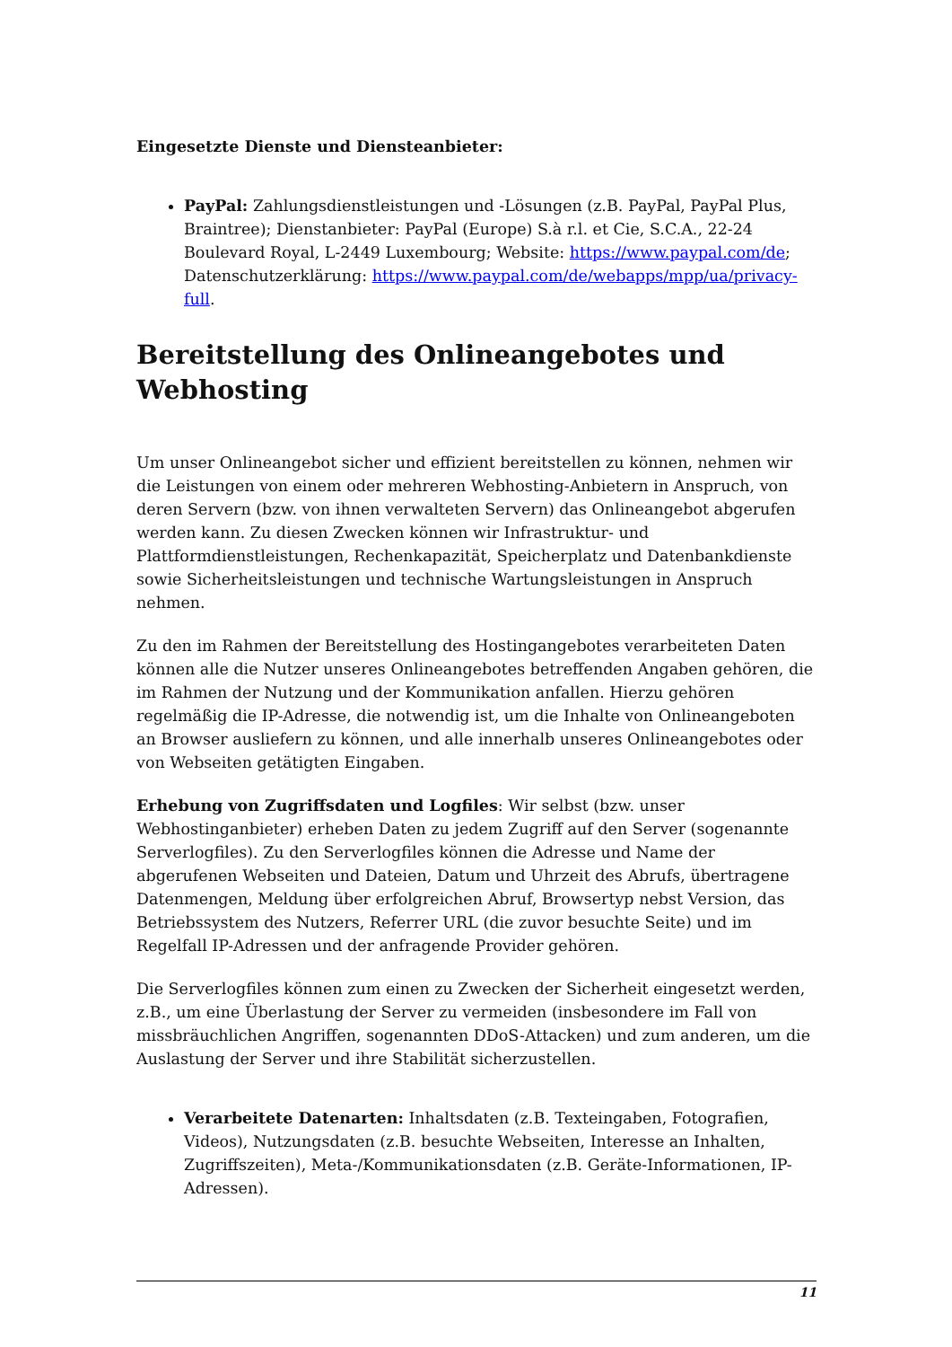Eingesetzte Dienste und Diensteanbieter:
PayPal: Zahlungsdienstleistungen und -Lösungen (z.B. PayPal, PayPal Plus, Braintree); Dienstanbieter: PayPal (Europe) S.à r.l. et Cie, S.C.A., 22-24 Boulevard Royal, L-2449 Luxembourg; Website: https://www.paypal.com/de; Datenschutzerklärung: https://www.paypal.com/de/webapps/mpp/ua/privacy-full.
Bereitstellung des Onlineangebotes und Webhosting
Um unser Onlineangebot sicher und effizient bereitstellen zu können, nehmen wir die Leistungen von einem oder mehreren Webhosting-Anbietern in Anspruch, von deren Servern (bzw. von ihnen verwalteten Servern) das Onlineangebot abgerufen werden kann. Zu diesen Zwecken können wir Infrastruktur- und Plattformdienstleistungen, Rechenkapazität, Speicherplatz und Datenbankdienste sowie Sicherheitsleistungen und technische Wartungsleistungen in Anspruch nehmen.
Zu den im Rahmen der Bereitstellung des Hostingangebotes verarbeiteten Daten können alle die Nutzer unseres Onlineangebotes betreffenden Angaben gehören, die im Rahmen der Nutzung und der Kommunikation anfallen. Hierzu gehören regelmäßig die IP-Adresse, die notwendig ist, um die Inhalte von Onlineangeboten an Browser ausliefern zu können, und alle innerhalb unseres Onlineangebotes oder von Webseiten getätigten Eingaben.
Erhebung von Zugriffsdaten und Logfiles: Wir selbst (bzw. unser Webhostinganbieter) erheben Daten zu jedem Zugriff auf den Server (sogenannte Serverlogfiles). Zu den Serverlogfiles können die Adresse und Name der abgerufenen Webseiten und Dateien, Datum und Uhrzeit des Abrufs, übertragene Datenmengen, Meldung über erfolgreichen Abruf, Browsertyp nebst Version, das Betriebssystem des Nutzers, Referrer URL (die zuvor besuchte Seite) und im Regelfall IP-Adressen und der anfragende Provider gehören.
Die Serverlogfiles können zum einen zu Zwecken der Sicherheit eingesetzt werden, z.B., um eine Überlastung der Server zu vermeiden (insbesondere im Fall von missbräuchlichen Angriffen, sogenannten DDoS-Attacken) und zum anderen, um die Auslastung der Server und ihre Stabilität sicherzustellen.
Verarbeitete Datenarten: Inhaltsdaten (z.B. Texteingaben, Fotografien, Videos), Nutzungsdaten (z.B. besuchte Webseiten, Interesse an Inhalten, Zugriffszeiten), Meta-/Kommunikationsdaten (z.B. Geräte-Informationen, IP-Adressen).
11